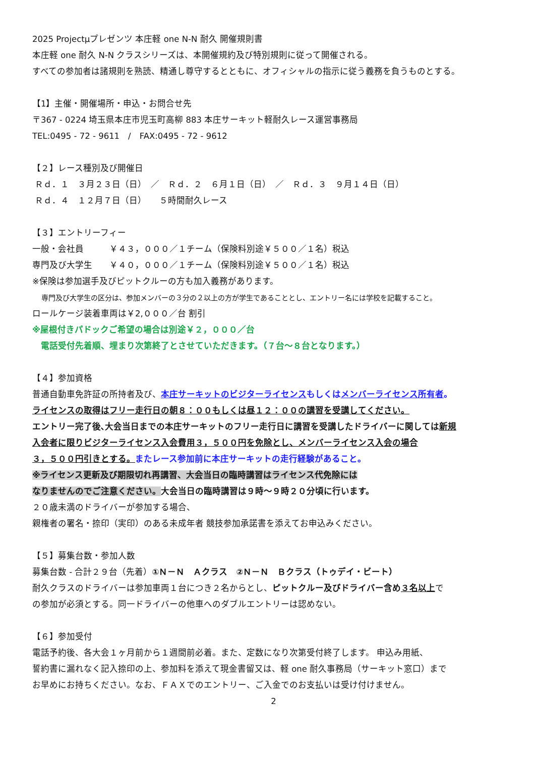2025 Projectμプレゼンツ 本庄軽 one N-N 耐久 開催規則書
本庄軽 one 耐久 N-N クラスシリーズは、本開催規約及び特別規則に従って開催される。
すべての参加者は諸規則を熟読、精通し尊守するとともに、オフィシャルの指示に従う義務を負うものとする。
【1】主催・開催場所・申込・お問合せ先
〒367 - 0224 埼玉県本庄市児玉町高柳 883 本庄サーキット軽耐久レース運営事務局
TEL:0495 - 72 - 9611　/　FAX:0495 - 72 - 9612
【２】レース種別及び開催日
Ｒｄ．１　３月２３日（日）　／　Ｒｄ．２　６月１日（日）　／　Ｒｄ．３　９月１４日（日）
Ｒｄ．４　１２月７日（日）　　５時間耐久レース
【３】エントリーフィー
一般・会社員　　　￥４３，０００／１チーム（保険料別途￥５００／１名）税込
専門及び大学生　　￥４０，０００／１チーム（保険料別途￥５００／１名）税込
※保険は参加選手及びピットクルーの方も加入義務があります。
専門及び大学生の区分は、参加メンバーの３分の２以上の方が学生であることとし、エントリー名には学校を記載すること。
ロールケージ装着車両は￥2,０００／台 割引
※屋根付きパドックご希望の場合は別途￥２，０００／台
　電話受付先着順、埋まり次第終了とさせていただきます。（７台～８台となります。）
【４】参加資格
普通自動車免許証の所持者及び、本庄サーキットのビジターライセンス もしくは メンバーライセンス所有者。
ライセンスの取得はフリー走行日の朝８：００もしくは昼１２：００の講習を受講してください。
エントリー完了後､大会当日までの本庄サーキットのフリー走行日に講習を受講したドライバーに関しては新規
入会者に限りビジターライセンス入会費用３，５００円を免除とし、メンバーライセンス入会の場合
３，５００円引きとする。またレース参加前に本庄サーキットの走行経験があること。
※ライセンス更新及び期限切れ再講習、大会当日の臨時講習はライセンス代免除には
なりませんのでご注意ください。大会当日の臨時講習は９時～９時２０分頃に行います。
２０歳未満のドライバーが参加する場合、
親権者の署名・捺印（実印）のある未成年者 競技参加承諾書を添えてお申込みください。
【５】募集台数・参加人数
募集台数 - 合計２９台（先着）①Ｎ－Ｎ　Ａクラス　②Ｎ－Ｎ　Ｂクラス（トゥデイ・ビート）
耐久クラスのドライバーは参加車両１台につき２名からとし、ピットクルー及びドライバー含め３名以上で
の参加が必須とする。同一ドライバーの他車へのダブルエントリーは認めない。
【６】参加受付
電話予約後、各大会１ヶ月前から１週間前必着。また、定数になり次第受付終了します。 申込み用紙、
誓約書に漏れなく記入捺印の上、参加料を添えて現金書留又は、軽 one 耐久事務局（サーキット窓口）まで
お早めにお持ちください。なお、ＦＡＸでのエントリー、ご入金でのお支払いは受け付けません。
2